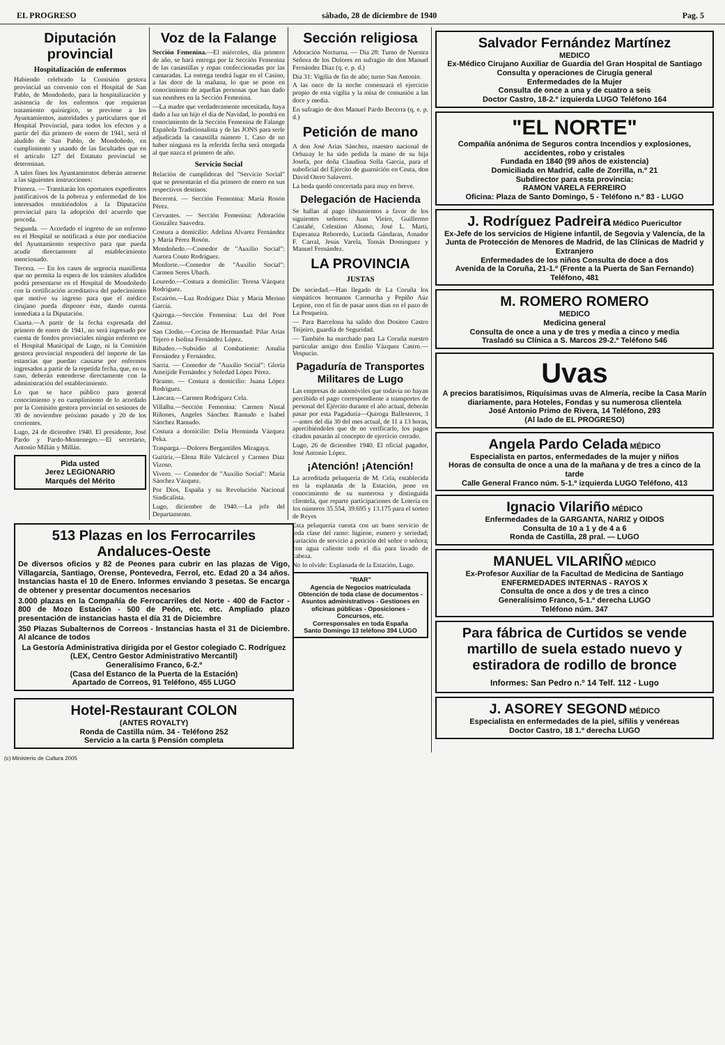EL PROGRESO sábado, 28 de diciembre de 1940 Pag. 5
Diputación provincial
Hospitalización de enfermos
Habiendo celebrado la Comisión gestora provincial un convenio con el Hospital de San Pablo, de Mondoñedo, para la hospitalización y asistencia de los enfermos que requieran tratamiento quirúrgico, se previene a los Ayuntamientos, autoridades y particulares que el Hospital Provincial, para todos los efectos y a partir del día primero de enero de 1941, será el aludido de San Pablo, de Mondoñedo, en cumplimiento y usando de las facultades que en el artículo 127 del Estatuto provincial se determinan.
A tales fines los Ayuntamientos deberán atenerse a las siguientes instrucciones:
Primera. — Tramitarán los oportunos expedientes justificativos de la pobreza y enfermedad de los interesados remitiéndolos a la Diputación provincial para la adopción del acuerdo que proceda.
Segunda. — Acordado el ingreso de un enfermo en el Hospital se notificará a éste por mediación del Ayuntamiento respectivo para que pueda acudir directamente al establecimiento mencionado.
Tercera. — En los casos de urgencia manifiesta que no permita la espera de los trámites aludidos podrá presentarse en el Hospital de Mondoñedo con la certificación acreditativa del padecimiento que motive su ingreso para que el médico cirujano pueda disponer éste, dando cuenta inmediata a la Diputación.
Cuarta.—A partir de la fecha expresada del primero de enero de 1941, no será ingresado por cuenta de fondos provinciales ningún enfermo en el Hospital Municipal de Lugo, ni la Comisión gestora provincial responderá del importe de las estancias que puedan causarse por enfermos ingresados a partir de la repetida fecha, que, en su caso, deberán entenderse directamente con la administración del establecimiento.
Lo que se hace público para general conocimiento y en cumplimiento de lo acordado por la Comisión gestora provincial en sesiones de 30 de noviembre próximo pasado y 20 de los corrientes.
Lugo, 24 de diciembre 1940. El presidente, José Pardo y Pardo-Montenegro.—El secretario, Antonio Millán y Millán.
Pida usted
Jerez LEGIONARIO
Marqués del Mérito
Voz de la Falange
Sección Femenina.—El miércoles, día primero de año, se hará entrega por la Sección Femenina de las canastillas y ropas confeccionadas por las camaradas. La entrega tendrá lugar en el Casino, a las doce de la mañana, lo que se pone en conocimiento de aquellas personas que han dado sus nombres en la Sección Femenina.
—La madre que verdaderamente necesitada, haya dado a luz un hijo el día de Navidad, lo pondrá en conocimiento de la Sección Femenina de Falange Española Tradicionalista y de las JONS para serle adjudicada la canastilla número 1. Caso de no haber ninguna en la referida fecha será otorgada al que nazca el primero de año.
Servicio Social
Relación de cumplidoras del "Servicio Social" que se presentarán el día primero de enero en sus respectivos destinos:
Becerreá. — Sección Femenina: María Rosón Pérez.
Cervantes. — Sección Femenina: Adoración González Saavedra.
Costura a domicilio: Adelina Alvarez Fernández y María Pérez Rosón.
Mondoñedo.—Comedor de "Auxilio Social": Aurora Couto Rodríguez.
Monforte.—Comedor de "Auxilio Social": Carmen Seres Ubach.
Louredo.—Costura a domicilio: Teresa Vázquez Rodríguez.
Escairón.—Luz Rodríguez Díaz y María Merino García.
Quiroga.—Sección Femenina: Luz del Pont Zamuz.
San Clodio.—Cocina de Hermandad: Pilar Arias Tejero e Isolina Fernández López.
Ribadeo.—Subsidio al Combatiente: Amalia Fernández y Fernández.
Sarria. — Comedor de "Auxilio Social": Gloria Ameijide Fernández y Soledad López Pérez.
Páramo. — Costura a domicilio: Juana López Rodríguez.
Láncara.—Carmen Rodríguez Cela.
Villalba.—Sección Femenina: Carmen Nistal Riñones, Angeles Sánchez Ramudo e Isabel Sánchez Ramudo.
Costura a domicilio: Delia Herminda Vázquez Peka.
Trasparga.—Dolores Bergantiños Miragaya.
Guitiriz.—Elena Rilo Valcárcel y Carmen Díaz Vizoso.
Vivero. — Comedor de "Auxilio Social": María Sánchez Vázquez.
Por Dios, España y su Revolución Nacional Sindicalista.
Lugo, diciembre de 1940.—La jefe del Departamento.
513 Plazas en los Ferrocarriles Andaluces-Oeste
De diversos oficios y 82 de Peones para cubrir en las plazas de Vigo, Villagarcía, Santiago, Orense, Pontevedra, Ferrol, etc. Edad 20 a 34 años. Instancias hasta el 10 de Enero. Informes enviando 3 pesetas. Se encarga de obtener y presentar documentos necesarios
3.000 plazas en la Compañía de Ferrocarriles del Norte - 400 de Factor - 800 de Mozo Estación - 500 de Peón, etc. etc. Ampliado plazo presentación de instancias hasta el día 31 de Diciembre
350 Plazas Subalternos de Correos - Instancias hasta el 31 de Diciembre. Al alcance de todos
La Gestoría Administrativa dirigida por el Gestor colegiado C. Rodríguez
(LEX, Centro Gestor Administrativo Mercantil)
Generalísimo Franco, 6-2.º
(Casa del Estanco de la Puerta de la Estación)
Apartado de Correos, 91 Teléfono, 455 LUGO
Hotel-Restaurant COLON
(ANTES ROYALTY)
Ronda de Castilla núm. 34 - Teléfono 252
Servicio a la carta § Pensión completa
Sección religiosa
Adoración Nocturna. — Día 28: Turno de Nuestra Señora de los Dolores en sufragio de don Manuel Fernández Díaz (q. e. p. d.)
Día 31: Vigilia de fin de año; turno San Antonio.
A las once de la noche comenzará el ejercicio propio de esta vigilia y la misa de comunión a las doce y media.
En sufragio de don Manuel Pardo Becerra (q. e. p. d.)
Petición de mano
A don José Arias Sánchez, maestro nacional de Orbazay le ha sido pedida la mano de su hija Josefa, por doña Claudina Solla García, para el suboficial del Ejército de guarnición en Ceuta, don David Otero Salaverri.
La boda quedó concertada para muy en breve.
Delegación de Hacienda
Se hallan al pago libramientos a favor de los siguientes señores: Juan Vieiro, Guillermo Castañé, Celestino Alonso, José L. Martí, Esperanza Reboredo, Lucinda Gándaras, Amador F. Carral, Jesús Varela, Tomás Domínguez y Manuel Fernández.
LA PROVINCIA
JUSTAS
De sociedad.—Han llegado de La Coruña los simpáticos hermanos Carmucha y Pepiño Aúz Lepine, con el fin de pasar unos días en el pazo de La Pesqueira.
— Para Barcelona ha salido don Dositeo Castro Teijeiro, guardia de Seguridad.
— También ha marchado para La Coruña nuestro particular amigo don Emilio Vázquez Castro.—Vespucio.
Pagaduría de Transportes Militares de Lugo
Las empresas de automóviles que todavía no hayan percibido el pago correspondiente a transportes de personal del Ejército durante el año actual, deberán pasar por esta Pagaduría—Quiroga Ballesteros, 3—antes del día 30 del mes actual, de 11 a 13 horas, apercibiéndoles que de no verificarlo, los pagos citados pasarán al concepto de ejercicio cerrado.
Lugo, 26 de diciembre 1940. El oficial pagador, José Antonio López.
¡Atención! ¡Atención!
La acreditada peluquería de M. Cela, establecida en la explanada de la Estación, pone en conocimiento de su numerosa y distinguida clientela, que reparte participaciones de Lotería en los números 35.554, 39.695 y 13.175 para el sorteo de Reyes
Esta peluquería cuenta con un buen servicio de toda clase del ramo: higiene, esmero y seriedad; variación de servicio a petición del señor o señora; con agua caliente todo el día para lavado de cabeza.
No lo olvide: Explanada de la Estación, Lugo.
"RIAR"
Agencia de Negocios matriculada
Obtención de toda clase de documentos - Asuntos administrativos - Gestiones en oficinas públicas - Oposiciones - Concursos, etc.
Corresponsales en toda España
Santo Domingo 13 teléfono 394 LUGO
Salvador Fernández Martínez
MEDICO
Ex-Médico Cirujano Auxiliar de Guardia del Gran Hospital de Santiago
Consulta y operaciones de Cirugía general
Enfermedades de la Mujer
Consulta de once a una y de cuatro a seis
Doctor Castro, 18-2.º izquierda LUGO Teléfono 164
"EL NORTE"
Compañía anónima de Seguros contra Incendios y explosiones, accidentes, robo y cristales
Fundada en 1840 (99 años de existencia)
Domiciliada en Madrid, calle de Zorrilla, n.º 21
Subdirector para esta provincia:
RAMON VARELA FERREIRO
Oficina: Plaza de Santo Domingo, 5 - Teléfono n.º 83 - LUGO
J. Rodríguez Padreira Médico Puericultor
Ex-Jefe de los servicios de Higiene infantil, de Segovia y Valencia, de la Junta de Protección de Menores de Madrid, de las Clínicas de Madrid y Extranjero
Enfermedades de los niños Consulta de doce a dos
Avenida de la Coruña, 21-1.º (Frente a la Puerta de San Fernando)
Teléfono, 481
M. ROMERO ROMERO
MEDICO
Medicina general
Consulta de once a una y de tres y media a cinco y media
Trasladó su Clínica a S. Marcos 29-2.º Teléfono 546
Uvas
A precios baratísimos, Riquísimas uvas de Almería, recibe la Casa Marín diariamente, para Hoteles, Fondas y su numerosa clientela
José Antonio Primo de Rivera, 14 Teléfono, 293
(Al lado de EL PROGRESO)
Angela Pardo Celada MÉDICO
Especialista en partos, enfermedades de la mujer y niños
Horas de consulta de once a una de la mañana y de tres a cinco de la tarde
Calle General Franco núm. 5-1.º izquierda LUGO Teléfono, 413
Ignacio Vilariño MÉDICO
Enfermedades de la GARGANTA, NARIZ y OIDOS
Consulta de 10 a 1 y de 4 a 6
Ronda de Castilla, 28 pral. — LUGO
MANUEL VILARIÑO MÉDICO
Ex-Profesor Auxiliar de la Facultad de Medicina de Santiago
ENFERMEDADES INTERNAS - RAYOS X
Consulta de once a dos y de tres a cinco
Generalísimo Franco, 5-1.º derecha LUGO
Teléfono núm. 347
Para fábrica de Curtidos se vende martillo de suela estado nuevo y estiradora de rodillo de bronce
Informes: San Pedro n.º 14 Telf. 112 - Lugo
J. ASOREY SEGOND MÉDICO
Especialista en enfermedades de la piel, sífilis y venéreas
Doctor Castro, 18 1.º derecha LUGO
(c) Ministerio de Cultura 2005